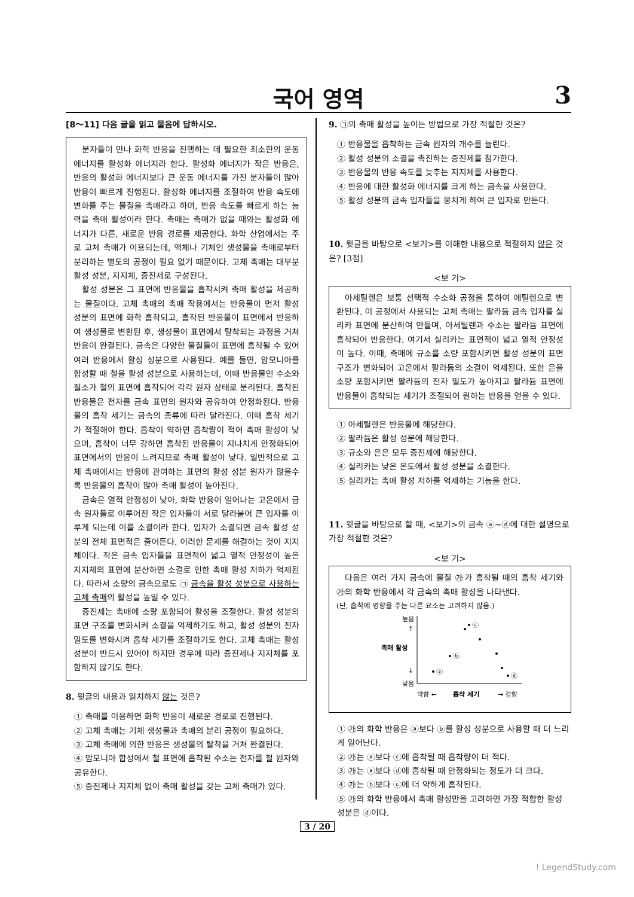국어 영역
3
[8～11] 다음 글을 읽고 물음에 답하시오.
분자들이 만나 화학 반응을 진행하는 데 필요한 최소한의 운동 에너지를 활성화 에너지라 한다. 활성화 에너지가 작은 반응은, 반응의 활성화 에너지보다 큰 운동 에너지를 가진 분자들이 많아 반응이 빠르게 진행된다. 활성화 에너지를 조절하여 반응 속도에 변화를 주는 물질을 촉매라고 하며, 반응 속도를 빠르게 하는 능력을 촉매 활성이라 한다. 촉매는 촉매가 없을 때와는 활성화 에너지가 다른, 새로운 반응 경로를 제공한다. 화학 산업에서는 주로 고체 촉매가 이용되는데, 액체나 기체인 생성물을 촉매로부터 분리하는 별도의 공정이 필요 없기 때문이다. 고체 촉매는 대부분 활성 성분, 지지체, 증진제로 구성된다.
활성 성분은 그 표면에 반응물을 흡착시켜 촉매 활성을 제공하는 물질이다. 고체 촉매의 촉매 작용에서는 반응물이 먼저 활성 성분의 표면에 화학 흡착되고, 흡착된 반응물이 표면에서 반응하여 생성물로 변환된 후, 생성물이 표면에서 탈착되는 과정을 거쳐 반응이 완결된다. 금속은 다양한 물질들이 표면에 흡착될 수 있어 여러 반응에서 활성 성분으로 사용된다. 예를 들면, 암모니아를 합성할 때 철을 활성 성분으로 사용하는데, 이때 반응물인 수소와 질소가 철의 표면에 흡착되어 각각 원자 상태로 분리된다. 흡착된 반응물은 전자를 금속 표면의 원자와 공유하여 안정화된다. 반응물의 흡착 세기는 금속의 종류에 따라 달라진다. 이때 흡착 세기가 적절해야 한다. 흡착이 약하면 흡착량이 적어 촉매 활성이 낮으며, 흡착이 너무 강하면 흡착된 반응물이 지나치게 안정화되어 표면에서의 반응이 느려지므로 촉매 활성이 낮다. 일반적으로 고체 촉매에서는 반응에 관여하는 표면의 활성 성분 원자가 많을수록 반응물의 흡착이 많아 촉매 활성이 높아진다.
금속은 열적 안정성이 낮아, 화학 반응이 일어나는 고온에서 금속 원자들로 이루어진 작은 입자들이 서로 달라붙어 큰 입자를 이루게 되는데 이를 소결이라 한다. 입자가 소결되면 금속 활성 성분의 전체 표면적은 줄어든다. 이러한 문제를 해결하는 것이 지지체이다. 작은 금속 입자들을 표면적이 넓고 열적 안정성이 높은 지지체의 표면에 분산하면 소결로 인한 촉매 활성 저하가 억제된다. 따라서 소량의 금속으로도 ㉠ 금속을 활성 성분으로 사용하는 고체 촉매의 활성을 높일 수 있다.
증진제는 촉매에 소량 포함되어 활성을 조절한다. 활성 성분의 표면 구조를 변화시켜 소결을 억제하기도 하고, 활성 성분의 전자 밀도를 변화시켜 흡착 세기를 조절하기도 한다. 고체 촉매는 활성 성분이 반드시 있어야 하지만 경우에 따라 증진제나 지지체를 포함하지 않기도 한다.
8. 윗글의 내용과 일치하지 않는 것은?
① 촉매를 이용하면 화학 반응이 새로운 경로로 진행된다.
② 고체 촉매는 기체 생성물과 촉매의 분리 공정이 필요하다.
③ 고체 촉매에 의한 반응은 생성물의 탈착을 거쳐 완결된다.
④ 암모니아 합성에서 철 표면에 흡착된 수소는 전자를 철 원자와 공유한다.
⑤ 증진제나 지지체 없이 촉매 활성을 갖는 고체 촉매가 있다.
9. ㉠의 촉매 활성을 높이는 방법으로 가장 적절한 것은?
① 반응물을 흡착하는 금속 원자의 개수를 늘린다.
② 활성 성분의 소결을 촉진하는 증진제를 첨가한다.
③ 반응물의 반응 속도를 늦추는 지지체를 사용한다.
④ 반응에 대한 활성화 에너지를 크게 하는 금속을 사용한다.
⑤ 활성 성분의 금속 입자들을 뭉치게 하여 큰 입자로 만든다.
10. 윗글을 바탕으로 <보기>를 이해한 내용으로 적절하지 않은 것은? [3점]
<보 기>
아세틸렌은 보통 선택적 수소화 공정을 통하여 에틸렌으로 변환된다. 이 공정에서 사용되는 고체 촉매는 팔라듐 금속 입자를 실리카 표면에 분산하여 만들며, 아세틸렌과 수소는 팔라듐 표면에 흡착되어 반응한다. 여기서 실리카는 표면적이 넓고 열적 안정성이 높다. 이때, 촉매에 규소를 소량 포함시키면 활성 성분의 표면 구조가 변화되어 고온에서 팔라듐의 소결이 억제된다. 또한 은을 소량 포함시키면 팔라듐의 전자 밀도가 높아지고 팔라듐 표면에 반응물이 흡착되는 세기가 조절되어 원하는 반응을 얻을 수 있다.
① 아세틸렌은 반응물에 해당한다.
② 팔라듐은 활성 성분에 해당한다.
③ 규소와 은은 모두 증진제에 해당한다.
④ 실리카는 낮은 온도에서 활성 성분을 소결한다.
⑤ 실리카는 촉매 활성 저하를 억제하는 기능을 한다.
11. 윗글을 바탕으로 할 때, <보기>의 금속 ⓐ~ⓓ에 대한 설명으로 가장 적절한 것은?
<보 기>
다음은 여러 가지 금속에 물질 ㉮가 흡착될 때의 흡착 세기와 ㉮의 화학 반응에서 각 금속의 촉매 활성을 나타낸다.
(단, 흡착에 영향을 주는 다른 요소는 고려하지 않음.)
높음
↑
촉매 활성
↓
낮음
ⓐ
ⓑ
ⓒ
ⓓ
약함 ←
흡착 세기
→ 강함
① ㉮의 화학 반응은 ⓐ보다 ⓑ를 활성 성분으로 사용할 때 더 느리게 일어난다.
② ㉮는 ⓐ보다 ⓒ에 흡착될 때 흡착량이 더 적다.
③ ㉮는 ⓐ보다 ⓓ에 흡착될 때 안정화되는 정도가 더 크다.
④ ㉮는 ⓑ보다 ⓒ에 더 약하게 흡착된다.
⑤ ㉮의 화학 반응에서 촉매 활성만을 고려하면 가장 적합한 활성 성분은 ⓓ이다.
3 / 20
! LegendStudy.com